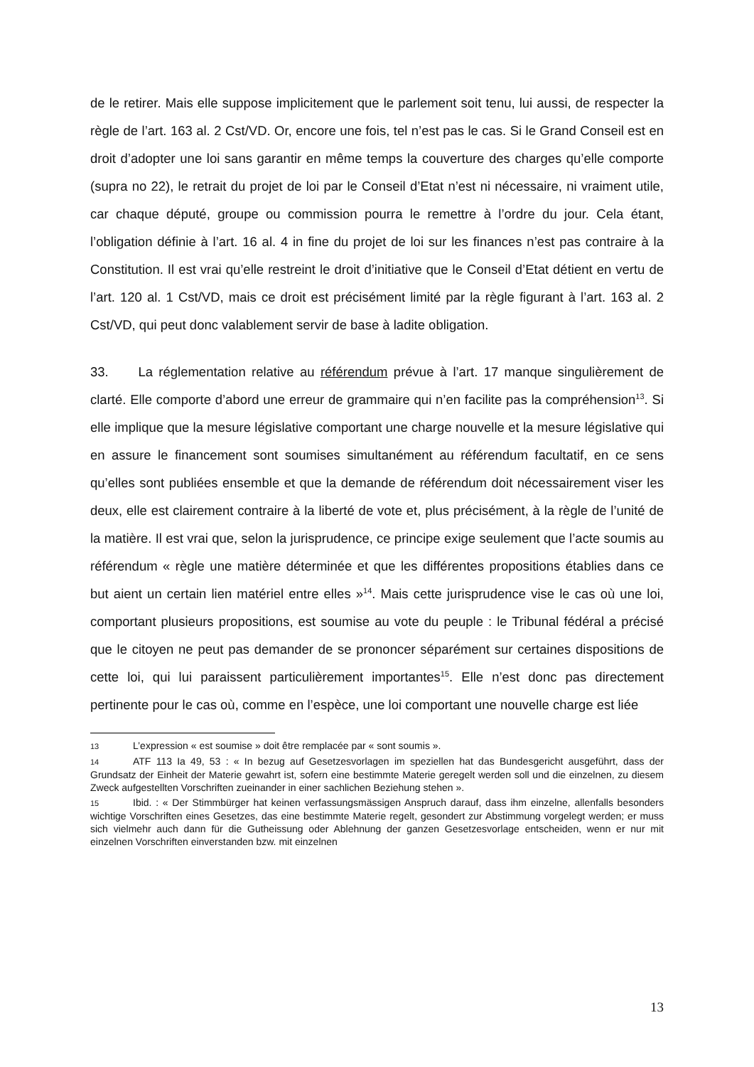de le retirer. Mais elle suppose implicitement que le parlement soit tenu, lui aussi, de respecter la règle de l’art. 163 al. 2 Cst/VD. Or, encore une fois, tel n’est pas le cas. Si le Grand Conseil est en droit d’adopter une loi sans garantir en même temps la couverture des charges qu’elle comporte (supra no 22), le retrait du projet de loi par le Conseil d’Etat n’est ni nécessaire, ni vraiment utile, car chaque député, groupe ou commission pourra le remettre à l’ordre du jour. Cela étant, l’obligation définie à l’art. 16 al. 4 in fine du projet de loi sur les finances n’est pas contraire à la Constitution. Il est vrai qu’elle restreint le droit d’initiative que le Conseil d’Etat détient en vertu de l’art. 120 al. 1 Cst/VD, mais ce droit est précisément limité par la règle figurant à l’art. 163 al. 2 Cst/VD, qui peut donc valablement servir de base à ladite obligation.
33. La réglementation relative au référendum prévue à l’art. 17 manque singulièrement de clarté. Elle comporte d’abord une erreur de grammaire qui n’en facilite pas la compréhension<sup>13</sup>. Si elle implique que la mesure législative comportant une charge nouvelle et la mesure législative qui en assure le financement sont soumises simultanément au référendum facultatif, en ce sens qu’elles sont publiées ensemble et que la demande de référendum doit nécessairement viser les deux, elle est clairement contraire à la liberté de vote et, plus précisément, à la règle de l’unité de la matière. Il est vrai que, selon la jurisprudence, ce principe exige seulement que l’acte soumis au référendum « règle une matière déterminée et que les différentes propositions établies dans ce but aient un certain lien matériel entre elles »<sup>14</sup>. Mais cette jurisprudence vise le cas où une loi, comportant plusieurs propositions, est soumise au vote du peuple : le Tribunal fédéral a précisé que le citoyen ne peut pas demander de se prononcer séparément sur certaines dispositions de cette loi, qui lui paraissent particulièrement importantes<sup>15</sup>. Elle n’est donc pas directement pertinente pour le cas où, comme en l’espèce, une loi comportant une nouvelle charge est liée
13 L’expression « est soumise » doit être remplacée par « sont soumis ».
14 ATF 113 Ia 49, 53 : « In bezug auf Gesetzesvorlagen im speziellen hat das Bundesgericht ausgeführt, dass der Grundsatz der Einheit der Materie gewahrt ist, sofern eine bestimmte Materie geregelt werden soll und die einzelnen, zu diesem Zweck aufgestellten Vorschriften zueinander in einer sachlichen Beziehung stehen ».
15 Ibid. : « Der Stimmbürger hat keinen verfassungsmässigen Anspruch darauf, dass ihm einzelne, allenfalls besonders wichtige Vorschriften eines Gesetzes, das eine bestimmte Materie regelt, gesondert zur Abstimmung vorgelegt werden; er muss sich vielmehr auch dann für die Gutheissung oder Ablehnung der ganzen Gesetzesvorlage entscheiden, wenn er nur mit einzelnen Vorschriften einverstanden bzw. mit einzelnen
13